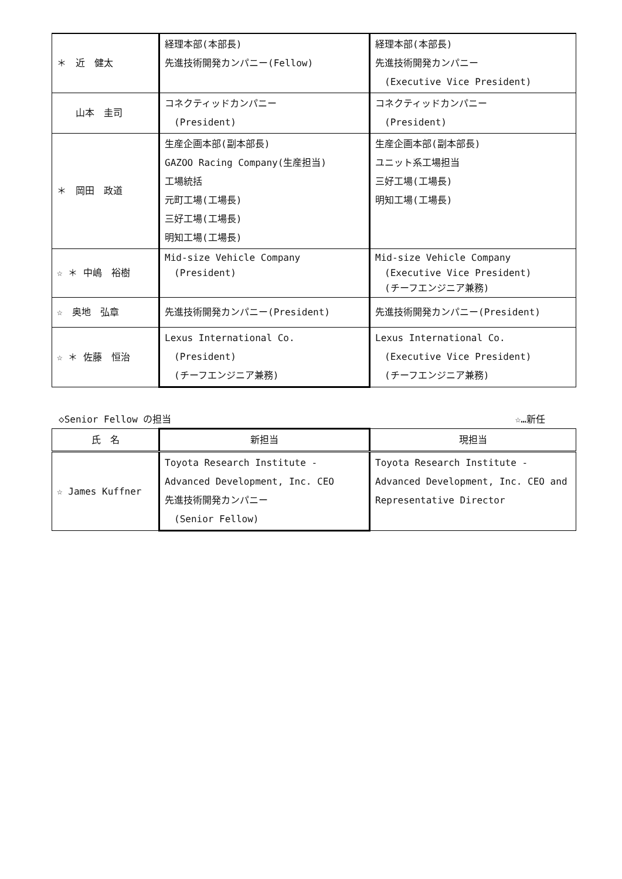| ＊ 近 健太 | 経理本部(本部長) 先進技術開発カンパニー(Fellow) | 経理本部(本部長) 先進技術開発カンパニー (Executive Vice President) |
| 山本 圭司 | コネクティッドカンパニー (President) | コネクティッドカンパニー (President) |
| ＊ 岡田 政道 | 生産企画本部(副本部長) GAZOO Racing Company(生産担当) 工場統括 元町工場(工場長) 三好工場(工場長) 明知工場(工場長) | 生産企画本部(副本部長) ユニット系工場担当 三好工場(工場長) 明知工場(工場長) |
| ☆ ＊ 中嶋 裕樹 | Mid-size Vehicle Company (President) | Mid-size Vehicle Company (Executive Vice President) (チーフエンジニア兼務) |
| ☆ 奥地 弘章 | 先進技術開発カンパニー(President) | 先進技術開発カンパニー(President) |
| ☆ ＊ 佐藤 恒治 | Lexus International Co. (President) (チーフエンジニア兼務) | Lexus International Co. (Executive Vice President) (チーフエンジニア兼務) |
◇Senior Fellow の担当 ☆…新任
| 氏 名 | 新担当 | 現担当 |
| --- | --- | --- |
| ☆ James Kuffner | Toyota Research Institute - Advanced Development, Inc. CEO 先進技術開発カンパニー (Senior Fellow) | Toyota Research Institute - Advanced Development, Inc. CEO and Representative Director |